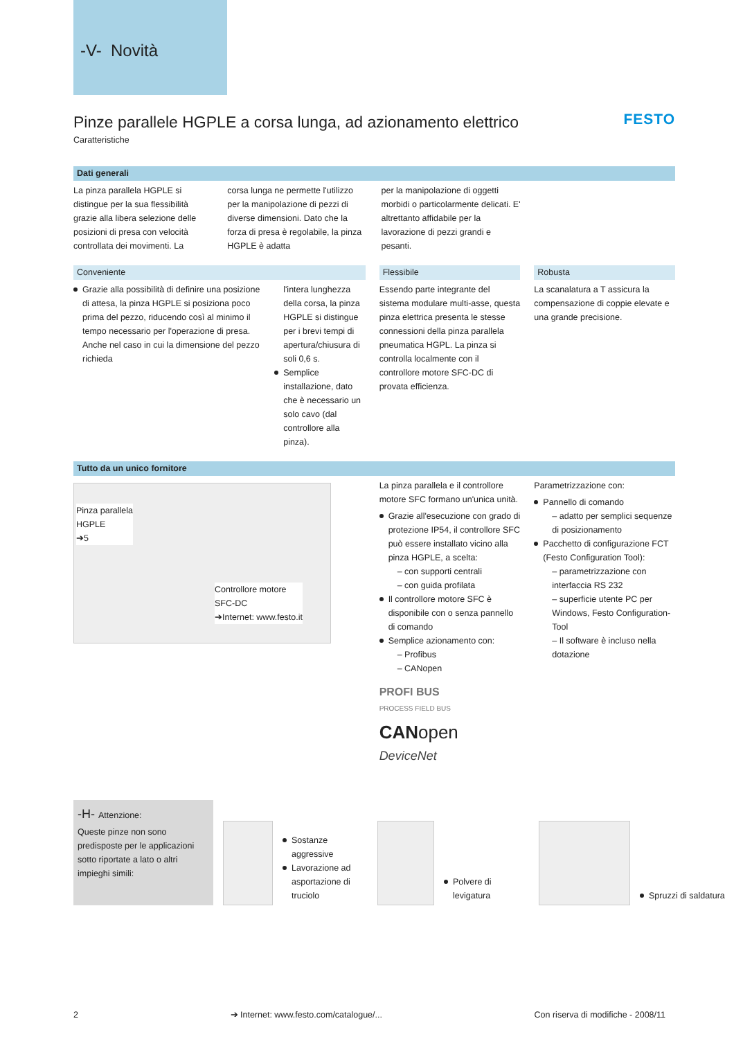-V- Novità
FESTO
Pinze parallele HGPLE a corsa lunga, ad azionamento elettrico
Caratteristiche
Dati generali
La pinza parallela HGPLE si distingue per la sua flessibilità grazie alla libera selezione delle posizioni di presa con velocità controllata dei movimenti. La
corsa lunga ne permette l'utilizzo per la manipolazione di pezzi di diverse dimensioni. Dato che la forza di presa è regolabile, la pinza HGPLE è adatta
per la manipolazione di oggetti morbidi o particolarmente delicati. E' altrettanto affidabile per la lavorazione di pezzi grandi e pesanti.
Conveniente
Grazie alla possibilità di definire una posizione di attesa, la pinza HGPLE si posiziona poco prima del pezzo, riducendo così al minimo il tempo necessario per l'operazione di presa. Anche nel caso in cui la dimensione del pezzo richieda
l'intera lunghezza della corsa, la pinza HGPLE si distingue per i brevi tempi di apertura/chiusura di soli 0,6 s.
Semplice installazione, dato che è necessario un solo cavo (dal controllore alla pinza).
Flessibile
Essendo parte integrante del sistema modulare multi-asse, questa pinza elettrica presenta le stesse connessioni della pinza parallela pneumatica HGPL. La pinza si controlla localmente con il controllore motore SFC-DC di provata efficienza.
Robusta
La scanalatura a T assicura la compensazione di coppie elevate e una grande precisione.
Tutto da un unico fornitore
Pinza parallela
HGPLE
➔5
Controllore motore
SFC-DC
➔Internet: www.festo.it
La pinza parallela e il controllore motore SFC formano un'unica unità.
Grazie all'esecuzione con grado di protezione IP54, il controllore SFC può essere installato vicino alla pinza HGPLE, a scelta:
– con supporti centrali
– con guida profilata
Il controllore motore SFC è disponibile con o senza pannello di comando
Semplice azionamento con:
– Profibus
– CANopen
PROFI BUS
PROCESS FIELD BUS
CANopen
DeviceNet
Parametrizzazione con:
Pannello di comando
– adatto per semplici sequenze di posizionamento
Pacchetto di configurazione FCT (Festo Configuration Tool):
– parametrizzazione con interfaccia RS 232
– superficie utente PC per Windows, Festo Configuration-Tool
– Il software è incluso nella dotazione
-H- Attenzione:
Queste pinze non sono predisposte per le applicazioni sotto riportate a lato o altri impieghi simili:
Sostanze aggressive
Lavorazione ad asportazione di truciolo
Polvere di levigatura
Spruzzi di saldatura
2 ➔ Internet: www.festo.com/catalogue/... Con riserva di modifiche - 2008/11